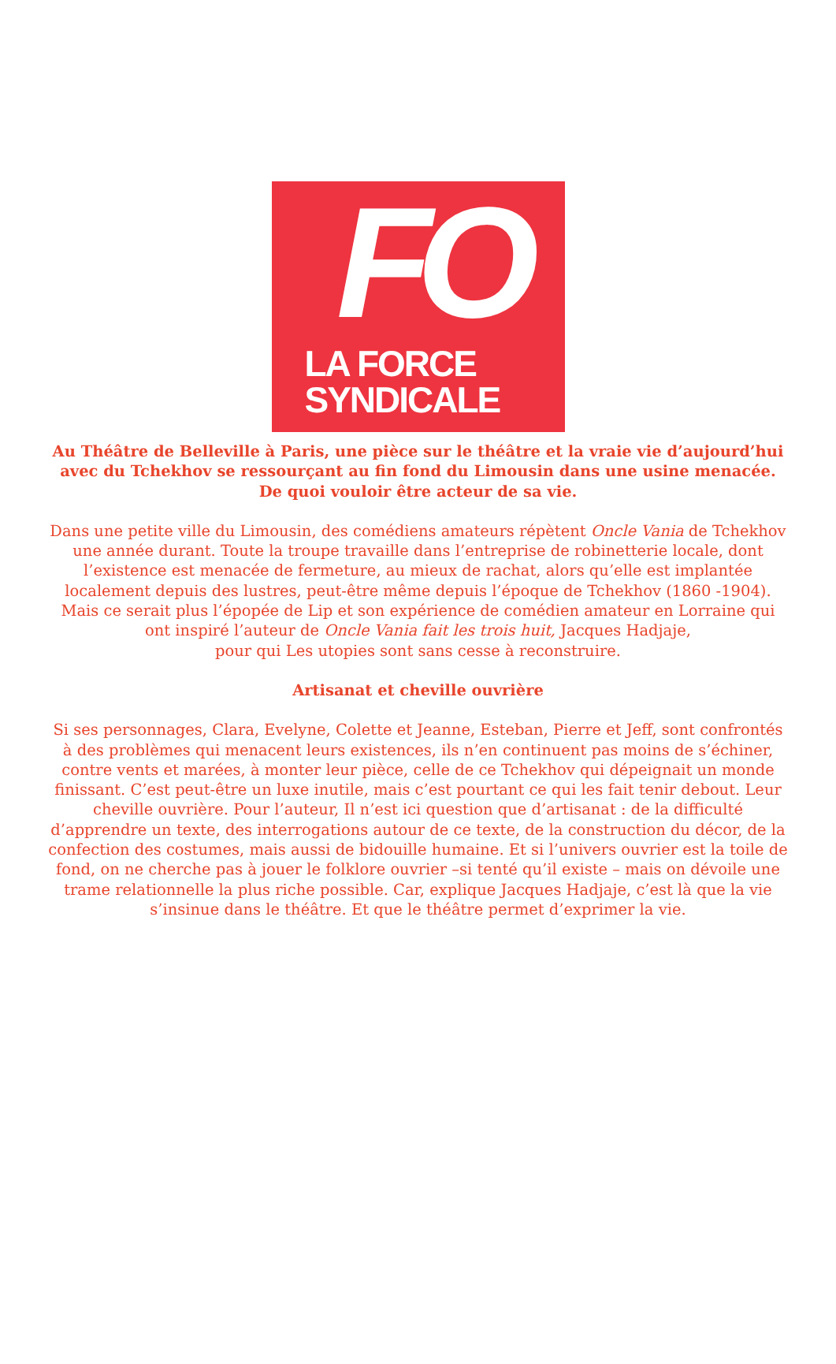FO
LA FORCE
SYNDICALE
Au Théâtre de Belleville à Paris, une pièce sur le théâtre et la vraie vie d’aujourd’hui avec du Tchekhov se ressourçant au fin fond du Limousin dans une usine menacée.
De quoi vouloir être acteur de sa vie.
Dans une petite ville du Limousin, des comédiens amateurs répètent Oncle Vania de Tchekhov une année durant. Toute la troupe travaille dans l’entreprise de robinetterie locale, dont l’existence est menacée de fermeture, au mieux de rachat, alors qu’elle est implantée localement depuis des lustres, peut-être même depuis l’époque de Tchekhov (1860 -1904). Mais ce serait plus l’épopée de Lip et son expérience de comédien amateur en Lorraine qui ont inspiré l’auteur de Oncle Vania fait les trois huit, Jacques Hadjaje,
pour qui Les utopies sont sans cesse à reconstruire.
Artisanat et cheville ouvrière
Si ses personnages, Clara, Evelyne, Colette et Jeanne, Esteban, Pierre et Jeff, sont confrontés à des problèmes qui menacent leurs existences, ils n’en continuent pas moins de s’échiner, contre vents et marées, à monter leur pièce, celle de ce Tchekhov qui dépeignait un monde finissant. C’est peut-être un luxe inutile, mais c’est pourtant ce qui les fait tenir debout. Leur cheville ouvrière. Pour l’auteur, Il n’est ici question que d’artisanat : de la difficulté d’apprendre un texte, des interrogations autour de ce texte, de la construction du décor, de la confection des costumes, mais aussi de bidouille humaine. Et si l’univers ouvrier est la toile de fond, on ne cherche pas à jouer le folklore ouvrier –si tenté qu’il existe – mais on dévoile une trame relationnelle la plus riche possible. Car, explique Jacques Hadjaje, c’est là que la vie s’insinue dans le théâtre. Et que le théâtre permet d’exprimer la vie.